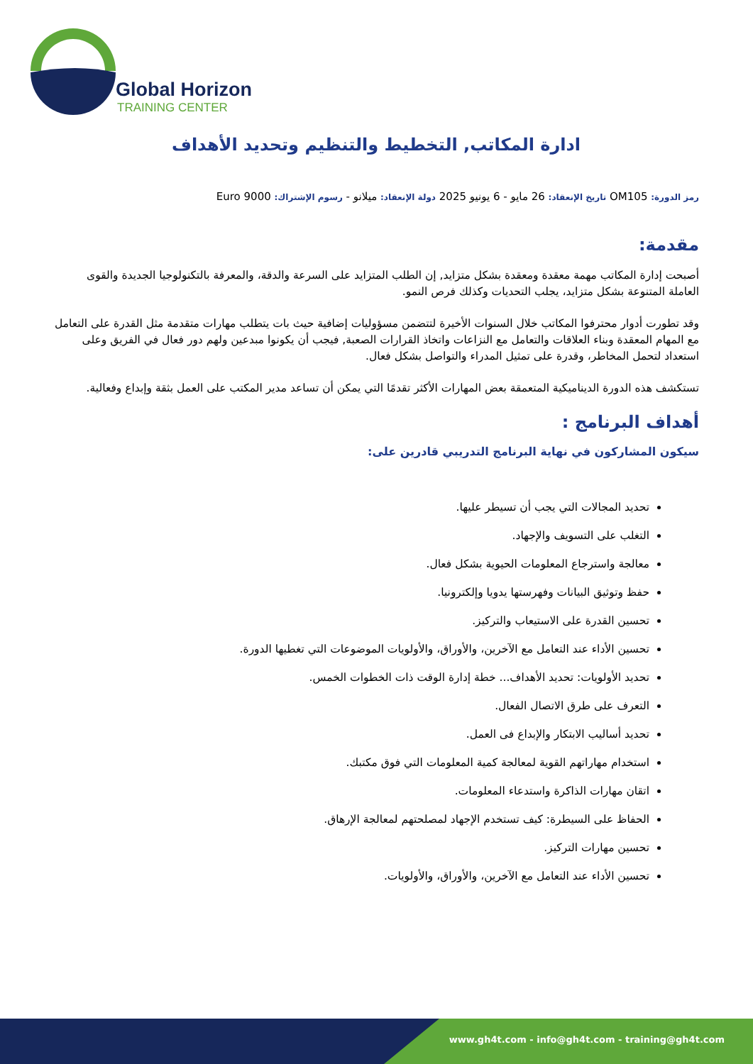Global Horizon
TRAINING CENTER
ادارة المكاتب, التخطيط والتنظيم وتحديد الأهداف
رمز الدورة: OM105 تاريخ الإنعقاد: 26 مايو - 6 يونيو 2025 دولة الإنعقاد: ميلانو - رسوم الإشتراك: 9000 Euro
مقدمة:
أصبحت إدارة المكاتب مهمة معقدة ومعقدة بشكل متزايد, إن الطلب المتزايد على السرعة والدقة، والمعرفة بالتكنولوجيا الجديدة والقوى العاملة المتنوعة بشكل متزايد، يجلب التحديات وكذلك فرص النمو.
وقد تطورت أدوار محترفوا المكاتب خلال السنوات الأخيرة لتتضمن مسؤوليات إضافية حيث بات يتطلب مهارات متقدمة مثل القدرة على التعامل مع المهام المعقدة وبناء العلاقات والتعامل مع النزاعات واتخاذ القرارات الصعبة, فيجب أن يكونوا مبدعين ولهم دور فعال في الفريق وعلى استعداد لتحمل المخاطر، وقدرة على تمثيل المدراء والتواصل بشكل فعال.
تستكشف هذه الدورة الديناميكية المتعمقة بعض المهارات الأكثر تقدمًا التي يمكن أن تساعد مدير المكتب على العمل بثقة وإبداع وفعالية.
أهداف البرنامج :
سيكون المشاركون في نهاية البرنامج التدريبي قادرين على:
تحديد المجالات التي يجب أن تسيطر عليها.
التغلب على التسويف والإجهاد.
معالجة واسترجاع المعلومات الحيوية بشكل فعال.
حفظ وتوثيق البيانات وفهرستها يدويا وإلكترونيا.
تحسين القدرة على الاستيعاب والتركيز.
تحسين الأداء عند التعامل مع الآخرين، والأوراق، والأولويات الموضوعات التي تغطيها الدورة.
تحديد الأولويات: تحديد الأهداف... خطة إدارة الوقت ذات الخطوات الخمس.
التعرف على طرق الاتصال الفعال.
تحديد أساليب الابتكار والإبداع فى العمل.
استخدام مهاراتهم القوية لمعالجة كمية المعلومات التي فوق مكتبك.
اتقان مهارات الذاكرة واستدعاء المعلومات.
الحفاظ على السيطرة: كيف تستخدم الإجهاد لمصلحتهم لمعالجة الإرهاق.
تحسين مهارات التركيز.
تحسين الأداء عند التعامل مع الآخرين، والأوراق، والأولويات.
www.gh4t.com - info@gh4t.com - training@gh4t.com